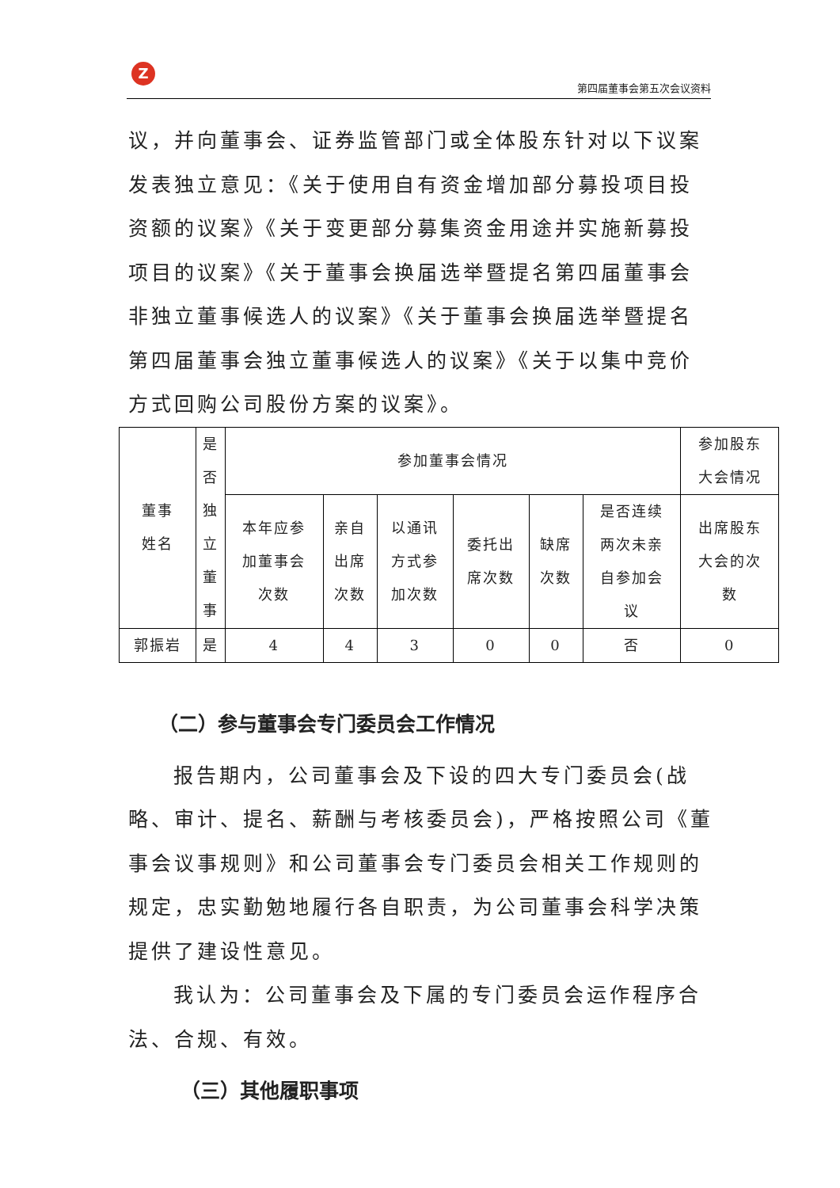Z
第四届董事会第五次会议资料
议，并向董事会、证券监管部门或全体股东针对以下议案发表独立意见：《关于使用自有资金增加部分募投项目投资额的议案》《关于变更部分募集资金用途并实施新募投项目的议案》《关于董事会换届选举暨提名第四届董事会非独立董事候选人的议案》《关于董事会换届选举暨提名第四届董事会独立董事候选人的议案》《关于以集中竞价方式回购公司股份方案的议案》。
| 董事 姓名 | 是 否 独 立 董 事 | 参加董事会情况 | | | | | | 参加股东 大会情况 |
| | | 本年应参 加董事会 次数 | 亲自 出席 次数 | 以通讯 方式参 加次数 | 委托出 席次数 | 缺席 次数 | 是否连续 两次未亲 自参加会 议 | 出席股东 大会的次 数 |
| 郭振岩 | 是 | 4 | 4 | 3 | 0 | 0 | 否 | 0 |
（二）参与董事会专门委员会工作情况
报告期内，公司董事会及下设的四大专门委员会(战略、审计、提名、薪酬与考核委员会)，严格按照公司《董事会议事规则》和公司董事会专门委员会相关工作规则的规定，忠实勤勉地履行各自职责，为公司董事会科学决策提供了建设性意见。
我认为：公司董事会及下属的专门委员会运作程序合法、合规、有效。
（三）其他履职事项